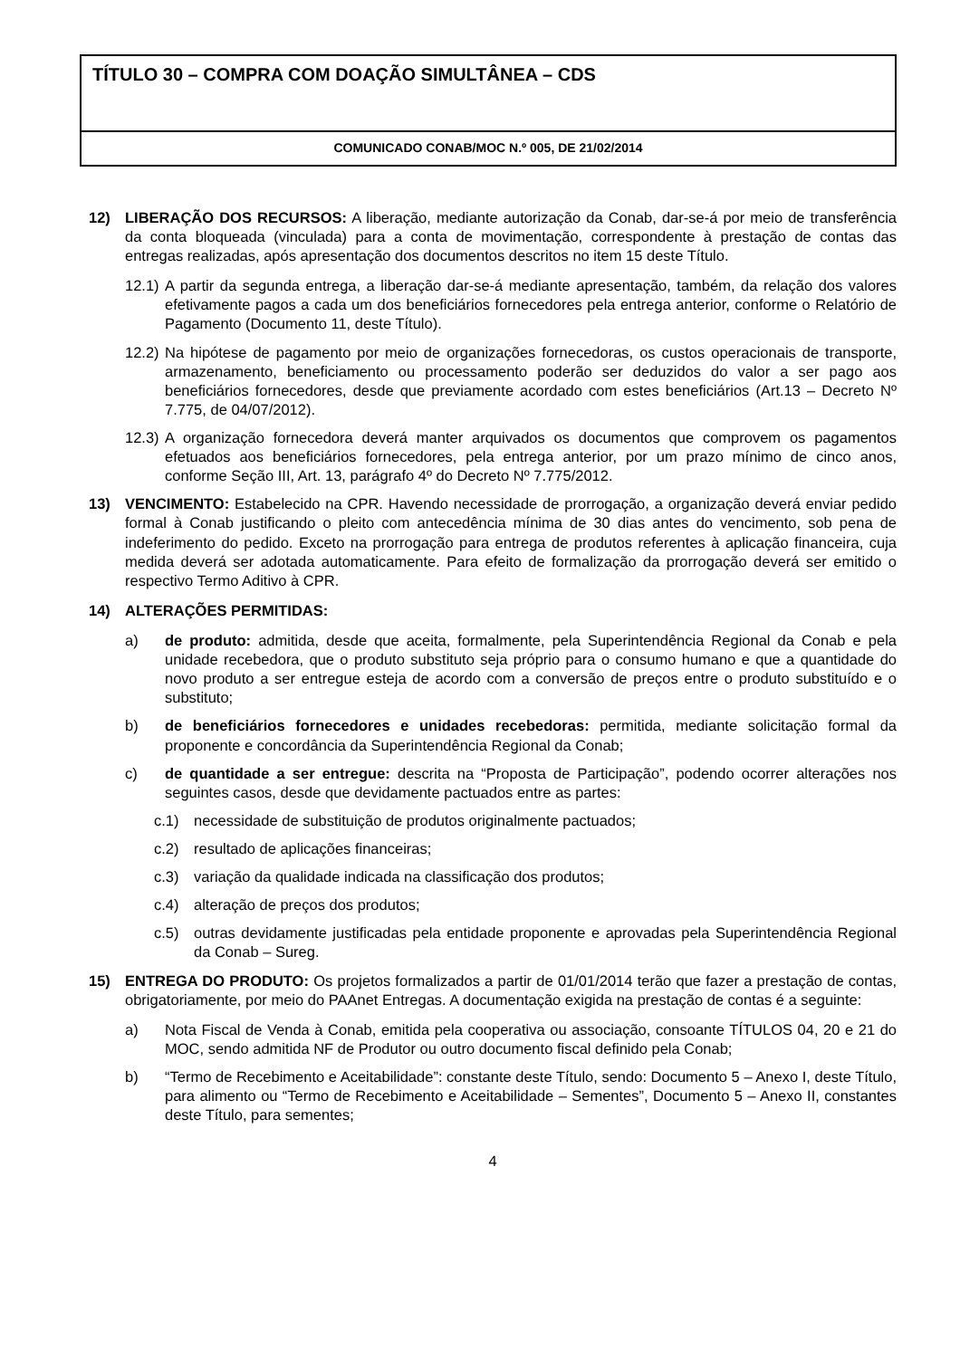TÍTULO 30 – COMPRA COM DOAÇÃO SIMULTÂNEA – CDS
COMUNICADO CONAB/MOC N.º 005, DE 21/02/2014
12) LIBERAÇÃO DOS RECURSOS: A liberação, mediante autorização da Conab, dar-se-á por meio de transferência da conta bloqueada (vinculada) para a conta de movimentação, correspondente à prestação de contas das entregas realizadas, após apresentação dos documentos descritos no item 15 deste Título.
12.1)
A partir da segunda entrega, a liberação dar-se-á mediante apresentação, também, da relação dos valores efetivamente pagos a cada um dos beneficiários fornecedores pela entrega anterior, conforme o Relatório de Pagamento (Documento 11, deste Título).
12.2)
Na hipótese de pagamento por meio de organizações fornecedoras, os custos operacionais de transporte, armazenamento, beneficiamento ou processamento poderão ser deduzidos do valor a ser pago aos beneficiários fornecedores, desde que previamente acordado com estes beneficiários (Art.13 – Decreto Nº 7.775, de 04/07/2012).
12.3)
A organização fornecedora deverá manter arquivados os documentos que comprovem os pagamentos efetuados aos beneficiários fornecedores, pela entrega anterior, por um prazo mínimo de cinco anos, conforme Seção III, Art. 13, parágrafo 4º do Decreto Nº 7.775/2012.
13) VENCIMENTO: Estabelecido na CPR. Havendo necessidade de prorrogação, a organização deverá enviar pedido formal à Conab justificando o pleito com antecedência mínima de 30 dias antes do vencimento, sob pena de indeferimento do pedido. Exceto na prorrogação para entrega de produtos referentes à aplicação financeira, cuja medida deverá ser adotada automaticamente. Para efeito de formalização da prorrogação deverá ser emitido o respectivo Termo Aditivo à CPR.
14) ALTERAÇÕES PERMITIDAS:
a) de produto: admitida, desde que aceita, formalmente, pela Superintendência Regional da Conab e pela unidade recebedora, que o produto substituto seja próprio para o consumo humano e que a quantidade do novo produto a ser entregue esteja de acordo com a conversão de preços entre o produto substituído e o substituto;
b) de beneficiários fornecedores e unidades recebedoras: permitida, mediante solicitação formal da proponente e concordância da Superintendência Regional da Conab;
c) de quantidade a ser entregue: descrita na “Proposta de Participação”, podendo ocorrer alterações nos seguintes casos, desde que devidamente pactuados entre as partes:
c.1) necessidade de substituição de produtos originalmente pactuados;
c.2) resultado de aplicações financeiras;
c.3) variação da qualidade indicada na classificação dos produtos;
c.4) alteração de preços dos produtos;
c.5) outras devidamente justificadas pela entidade proponente e aprovadas pela Superintendência Regional da Conab – Sureg.
15) ENTREGA DO PRODUTO: Os projetos formalizados a partir de 01/01/2014 terão que fazer a prestação de contas, obrigatoriamente, por meio do PAAnet Entregas. A documentação exigida na prestação de contas é a seguinte:
a) Nota Fiscal de Venda à Conab, emitida pela cooperativa ou associação, consoante TÍTULOS 04, 20 e 21 do MOC, sendo admitida NF de Produtor ou outro documento fiscal definido pela Conab;
b) “Termo de Recebimento e Aceitabilidade”: constante deste Título, sendo: Documento 5 – Anexo I, deste Título, para alimento ou “Termo de Recebimento e Aceitabilidade – Sementes”, Documento 5 – Anexo II, constantes deste Título, para sementes;
4